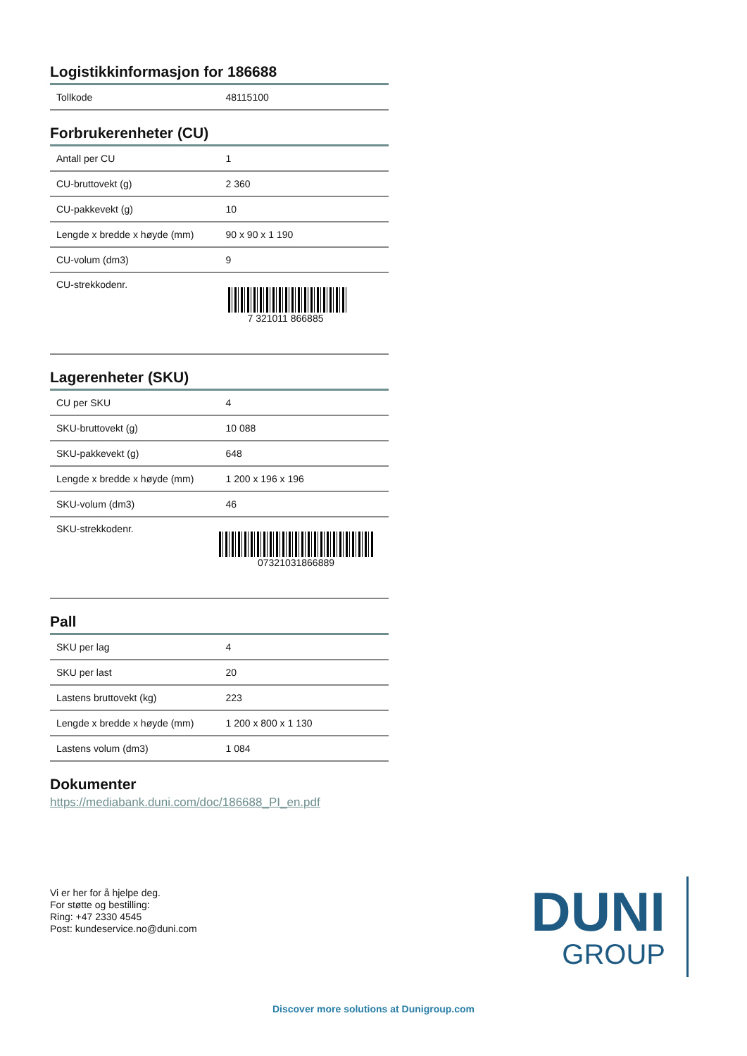Logistikkinformasjon for 186688
| Tollkode | 48115100 |
Forbrukerenheter (CU)
| Antall per CU | 1 |
| CU-bruttovekt (g) | 2 360 |
| CU-pakkevekt (g) | 10 |
| Lengde x bredde x høyde (mm) | 90 x 90 x 1 190 |
| CU-volum (dm3) | 9 |
| CU-strekkodenr. | 7 321011 866885 |
Lagerenheter (SKU)
| CU per SKU | 4 |
| SKU-bruttovekt (g) | 10 088 |
| SKU-pakkevekt (g) | 648 |
| Lengde x bredde x høyde (mm) | 1 200 x 196 x 196 |
| SKU-volum (dm3) | 46 |
| SKU-strekkodenr. | 07321031866889 |
Pall
| SKU per lag | 4 |
| SKU per last | 20 |
| Lastens bruttovekt (kg) | 223 |
| Lengde x bredde x høyde (mm) | 1 200 x 800 x 1 130 |
| Lastens volum (dm3) | 1 084 |
Dokumenter
https://mediabank.duni.com/doc/186688_PI_en.pdf
Vi er her for å hjelpe deg.
For støtte og bestilling:
Ring: +47 2330 4545
Post: kundeservice.no@duni.com
DUNI
GROUP
Discover more solutions at Dunigroup.com